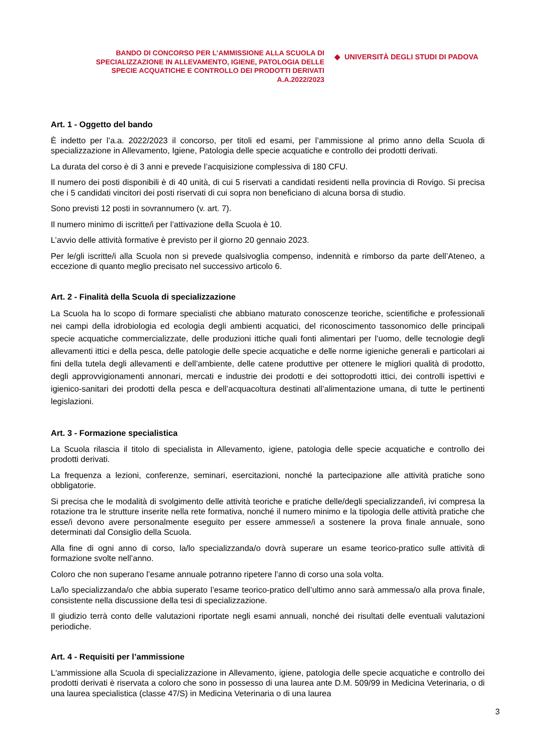BANDO DI CONCORSO PER L’AMMISSIONE ALLA SCUOLA DI
SPECIALIZZAZIONE IN ALLEVAMENTO, IGIENE, PATOLOGIA DELLE
SPECIE ACQUATICHE E CONTROLLO DEI PRODOTTI DERIVATI
A.A.2022/2023
◆ UNIVERSITÀ DEGLI STUDI DI PADOVA
Art. 1 - Oggetto del bando
È indetto per l’a.a. 2022/2023 il concorso, per titoli ed esami, per l’ammissione al primo anno della Scuola di specializzazione in Allevamento, Igiene, Patologia delle specie acquatiche e controllo dei prodotti derivati.
La durata del corso è di 3 anni e prevede l’acquisizione complessiva di 180 CFU.
Il numero dei posti disponibili è di 40 unità, di cui 5 riservati a candidati residenti nella provincia di Rovigo. Si precisa che i 5 candidati vincitori dei posti riservati di cui sopra non beneficiano di alcuna borsa di studio.
Sono previsti 12 posti in sovrannumero (v. art. 7).
Il numero minimo di iscritte/i per l’attivazione della Scuola è 10.
L’avvio delle attività formative è previsto per il giorno 20 gennaio 2023.
Per le/gli iscritte/i alla Scuola non si prevede qualsivoglia compenso, indennità e rimborso da parte dell’Ateneo, a eccezione di quanto meglio precisato nel successivo articolo 6.
Art. 2 - Finalità della Scuola di specializzazione
La Scuola ha lo scopo di formare specialisti che abbiano maturato conoscenze teoriche, scientifiche e professionali nei campi della idrobiologia ed ecologia degli ambienti acquatici, del riconoscimento tassonomico delle principali specie acquatiche commercializzate, delle produzioni ittiche quali fonti alimentari per l’uomo, delle tecnologie degli allevamenti ittici e della pesca, delle patologie delle specie acquatiche e delle norme igieniche generali e particolari ai fini della tutela degli allevamenti e dell’ambiente, delle catene produttive per ottenere le migliori qualità di prodotto, degli approvvigionamenti annonari, mercati e industrie dei prodotti e dei sottoprodotti ittici, dei controlli ispettivi e igienico-sanitari dei prodotti della pesca e dell’acquacoltura destinati all’alimentazione umana, di tutte le pertinenti legislazioni.
Art. 3 - Formazione specialistica
La Scuola rilascia il titolo di specialista in Allevamento, igiene, patologia delle specie acquatiche e controllo dei prodotti derivati.
La frequenza a lezioni, conferenze, seminari, esercitazioni, nonché la partecipazione alle attività pratiche sono obbligatorie.
Si precisa che le modalità di svolgimento delle attività teoriche e pratiche delle/degli specializzande/i, ivi compresa la rotazione tra le strutture inserite nella rete formativa, nonché il numero minimo e la tipologia delle attività pratiche che esse/i devono avere personalmente eseguito per essere ammesse/i a sostenere la prova finale annuale, sono determinati dal Consiglio della Scuola.
Alla fine di ogni anno di corso, la/lo specializzanda/o dovrà superare un esame teorico-pratico sulle attività di formazione svolte nell’anno.
Coloro che non superano l’esame annuale potranno ripetere l’anno di corso una sola volta.
La/lo specializzanda/o che abbia superato l’esame teorico-pratico dell’ultimo anno sarà ammessa/o alla prova finale, consistente nella discussione della tesi di specializzazione.
Il giudizio terrà conto delle valutazioni riportate negli esami annuali, nonché dei risultati delle eventuali valutazioni periodiche.
Art. 4 - Requisiti per l’ammissione
L'ammissione alla Scuola di specializzazione in Allevamento, igiene, patologia delle specie acquatiche e controllo dei prodotti derivati è riservata a coloro che sono in possesso di una laurea ante D.M. 509/99 in Medicina Veterinaria, o di una laurea specialistica (classe 47/S) in Medicina Veterinaria o di una laurea
3